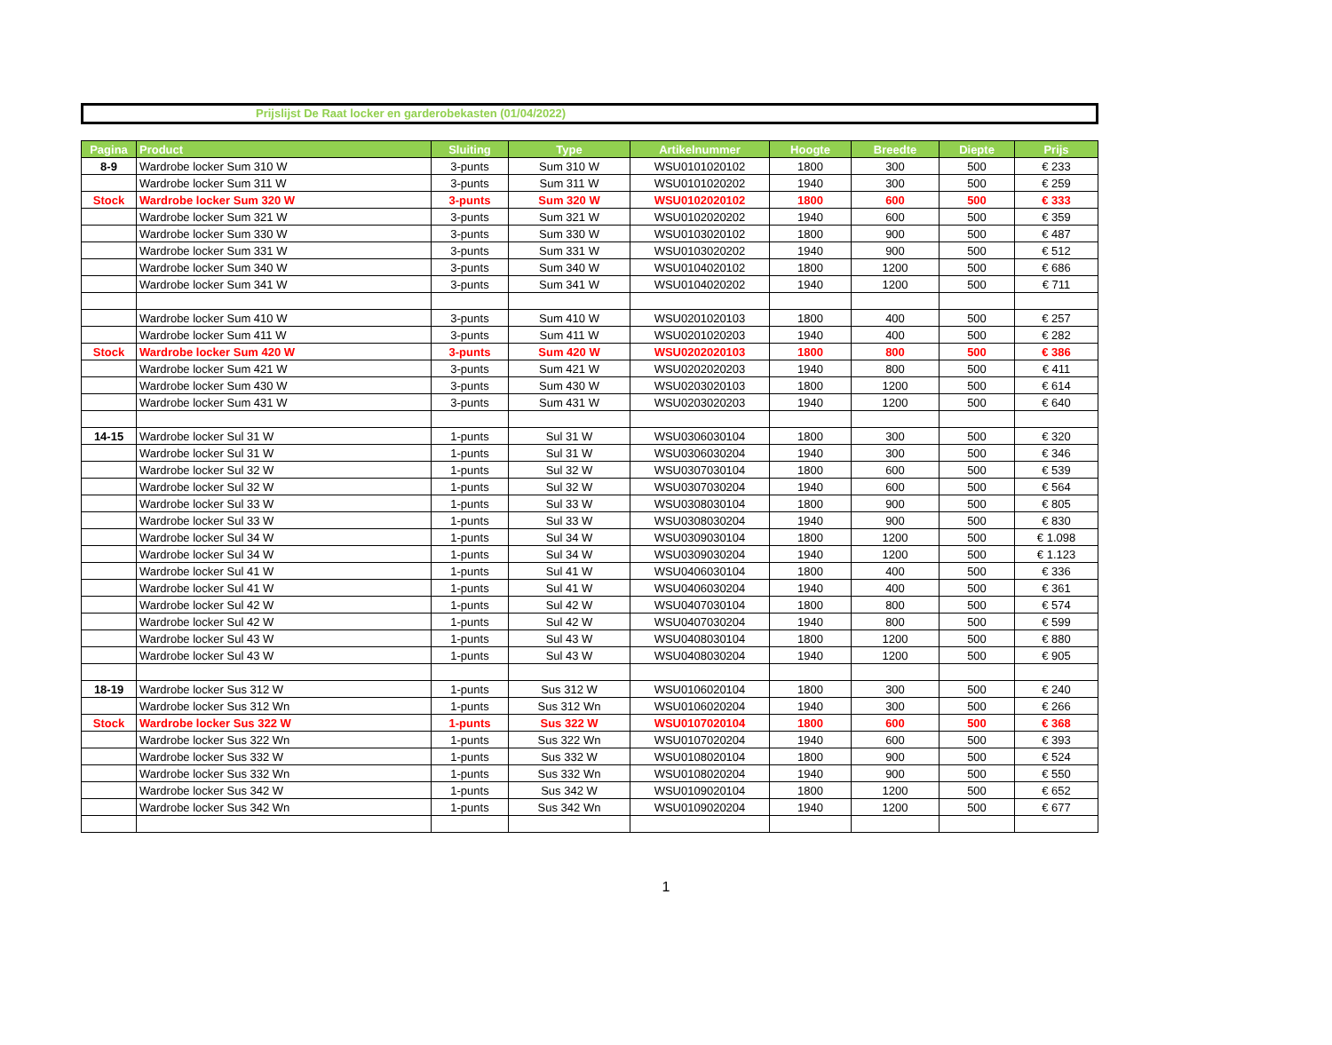Prijslijst De Raat locker en garderobekasten (01/04/2022)
| Pagina | Product | Sluiting | Type | Artikelnummer | Hoogte | Breedte | Diepte | Prijs |
| --- | --- | --- | --- | --- | --- | --- | --- | --- |
| 8-9 | Wardrobe locker Sum 310 W | 3-punts | Sum 310 W | WSU0101020102 | 1800 | 300 | 500 | € 233 |
| | Wardrobe locker Sum 311 W | 3-punts | Sum 311 W | WSU0101020202 | 1940 | 300 | 500 | € 259 |
| Stock | Wardrobe locker Sum 320 W | 3-punts | Sum 320 W | WSU0102020102 | 1800 | 600 | 500 | € 333 |
| | Wardrobe locker Sum 321 W | 3-punts | Sum 321 W | WSU0102020202 | 1940 | 600 | 500 | € 359 |
| | Wardrobe locker Sum 330 W | 3-punts | Sum 330 W | WSU0103020102 | 1800 | 900 | 500 | € 487 |
| | Wardrobe locker Sum 331 W | 3-punts | Sum 331 W | WSU0103020202 | 1940 | 900 | 500 | € 512 |
| | Wardrobe locker Sum 340 W | 3-punts | Sum 340 W | WSU0104020102 | 1800 | 1200 | 500 | € 686 |
| | Wardrobe locker Sum 341 W | 3-punts | Sum 341 W | WSU0104020202 | 1940 | 1200 | 500 | € 711 |
| | Wardrobe locker Sum 410 W | 3-punts | Sum 410 W | WSU0201020103 | 1800 | 400 | 500 | € 257 |
| | Wardrobe locker Sum 411 W | 3-punts | Sum 411 W | WSU0201020203 | 1940 | 400 | 500 | € 282 |
| Stock | Wardrobe locker Sum 420 W | 3-punts | Sum 420 W | WSU0202020103 | 1800 | 800 | 500 | € 386 |
| | Wardrobe locker Sum 421 W | 3-punts | Sum 421 W | WSU0202020203 | 1940 | 800 | 500 | € 411 |
| | Wardrobe locker Sum 430 W | 3-punts | Sum 430 W | WSU0203020103 | 1800 | 1200 | 500 | € 614 |
| | Wardrobe locker Sum 431 W | 3-punts | Sum 431 W | WSU0203020203 | 1940 | 1200 | 500 | € 640 |
| 14-15 | Wardrobe locker Sul 31 W | 1-punts | Sul 31 W | WSU0306030104 | 1800 | 300 | 500 | € 320 |
| | Wardrobe locker Sul 31 W | 1-punts | Sul 31 W | WSU0306030204 | 1940 | 300 | 500 | € 346 |
| | Wardrobe locker Sul 32 W | 1-punts | Sul 32 W | WSU0307030104 | 1800 | 600 | 500 | € 539 |
| | Wardrobe locker Sul 32 W | 1-punts | Sul 32 W | WSU0307030204 | 1940 | 600 | 500 | € 564 |
| | Wardrobe locker Sul 33 W | 1-punts | Sul 33 W | WSU0308030104 | 1800 | 900 | 500 | € 805 |
| | Wardrobe locker Sul 33 W | 1-punts | Sul 33 W | WSU0308030204 | 1940 | 900 | 500 | € 830 |
| | Wardrobe locker Sul 34 W | 1-punts | Sul 34 W | WSU0309030104 | 1800 | 1200 | 500 | € 1.098 |
| | Wardrobe locker Sul 34 W | 1-punts | Sul 34 W | WSU0309030204 | 1940 | 1200 | 500 | € 1.123 |
| | Wardrobe locker Sul 41 W | 1-punts | Sul 41 W | WSU0406030104 | 1800 | 400 | 500 | € 336 |
| | Wardrobe locker Sul 41 W | 1-punts | Sul 41 W | WSU0406030204 | 1940 | 400 | 500 | € 361 |
| | Wardrobe locker Sul 42 W | 1-punts | Sul 42 W | WSU0407030104 | 1800 | 800 | 500 | € 574 |
| | Wardrobe locker Sul 42 W | 1-punts | Sul 42 W | WSU0407030204 | 1940 | 800 | 500 | € 599 |
| | Wardrobe locker Sul 43 W | 1-punts | Sul 43 W | WSU0408030104 | 1800 | 1200 | 500 | € 880 |
| | Wardrobe locker Sul 43 W | 1-punts | Sul 43 W | WSU0408030204 | 1940 | 1200 | 500 | € 905 |
| 18-19 | Wardrobe locker Sus 312 W | 1-punts | Sus 312 W | WSU0106020104 | 1800 | 300 | 500 | € 240 |
| | Wardrobe locker Sus 312 Wn | 1-punts | Sus 312 Wn | WSU0106020204 | 1940 | 300 | 500 | € 266 |
| Stock | Wardrobe locker Sus 322 W | 1-punts | Sus 322 W | WSU0107020104 | 1800 | 600 | 500 | € 368 |
| | Wardrobe locker Sus 322 Wn | 1-punts | Sus 322 Wn | WSU0107020204 | 1940 | 600 | 500 | € 393 |
| | Wardrobe locker Sus 332 W | 1-punts | Sus 332 W | WSU0108020104 | 1800 | 900 | 500 | € 524 |
| | Wardrobe locker Sus 332 Wn | 1-punts | Sus 332 Wn | WSU0108020204 | 1940 | 900 | 500 | € 550 |
| | Wardrobe locker Sus 342 W | 1-punts | Sus 342 W | WSU0109020104 | 1800 | 1200 | 500 | € 652 |
| | Wardrobe locker Sus 342 Wn | 1-punts | Sus 342 Wn | WSU0109020204 | 1940 | 1200 | 500 | € 677 |
1